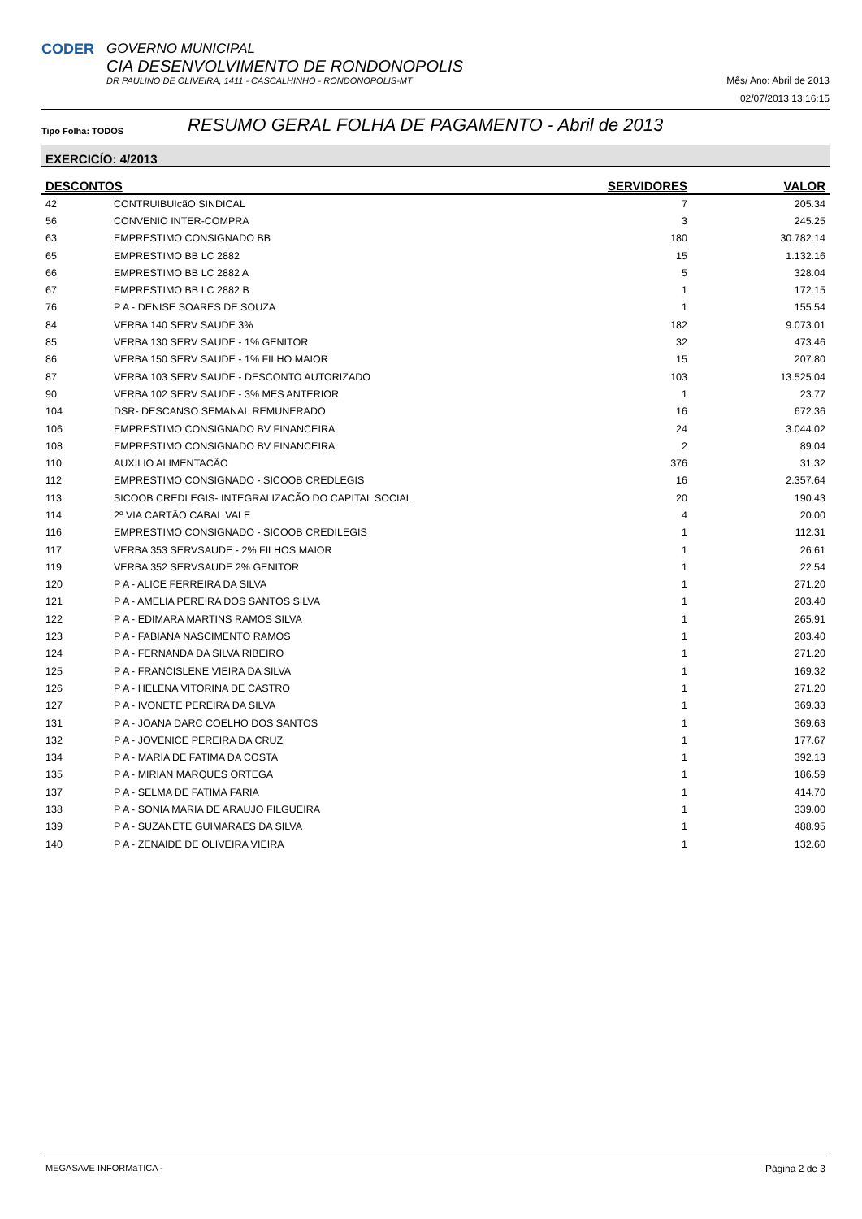CODER GOVERNO MUNICIPAL
CIA DESENVOLVIMENTO DE RONDONOPOLIS
DR PAULINO DE OLIVEIRA, 1411 - CASCALHINHO - RONDONOPOLIS-MT
Mês/ Ano: Abril de 2013
02/07/2013 13:16:15
Tipo Folha: TODOS RESUMO GERAL FOLHA DE PAGAMENTO - Abril de 2013
EXERCICÍO: 4/2013
| DESCONTOS | | SERVIDORES | VALOR |
| --- | --- | --- | --- |
| 42 | CONTRUIBUIcãO SINDICAL | 7 | 205.34 |
| 56 | CONVENIO INTER-COMPRA | 3 | 245.25 |
| 63 | EMPRESTIMO CONSIGNADO BB | 180 | 30.782.14 |
| 65 | EMPRESTIMO BB LC 2882 | 15 | 1.132.16 |
| 66 | EMPRESTIMO BB LC 2882 A | 5 | 328.04 |
| 67 | EMPRESTIMO BB LC 2882 B | 1 | 172.15 |
| 76 | P A - DENISE SOARES DE SOUZA | 1 | 155.54 |
| 84 | VERBA 140 SERV SAUDE 3% | 182 | 9.073.01 |
| 85 | VERBA 130 SERV SAUDE - 1% GENITOR | 32 | 473.46 |
| 86 | VERBA 150 SERV SAUDE - 1% FILHO MAIOR | 15 | 207.80 |
| 87 | VERBA 103 SERV SAUDE - DESCONTO AUTORIZADO | 103 | 13.525.04 |
| 90 | VERBA 102 SERV SAUDE - 3% MES ANTERIOR | 1 | 23.77 |
| 104 | DSR- DESCANSO SEMANAL REMUNERADO | 16 | 672.36 |
| 106 | EMPRESTIMO CONSIGNADO BV FINANCEIRA | 24 | 3.044.02 |
| 108 | EMPRESTIMO CONSIGNADO BV FINANCEIRA | 2 | 89.04 |
| 110 | AUXILIO ALIMENTACÃO | 376 | 31.32 |
| 112 | EMPRESTIMO CONSIGNADO - SICOOB CREDLEGIS | 16 | 2.357.64 |
| 113 | SICOOB CREDLEGIS- INTEGRALIZACÃO DO CAPITAL SOCIAL | 20 | 190.43 |
| 114 | 2º VIA CARTÃO CABAL VALE | 4 | 20.00 |
| 116 | EMPRESTIMO CONSIGNADO - SICOOB CREDILEGIS | 1 | 112.31 |
| 117 | VERBA 353 SERVSAUDE - 2% FILHOS MAIOR | 1 | 26.61 |
| 119 | VERBA 352 SERVSAUDE 2% GENITOR | 1 | 22.54 |
| 120 | P A - ALICE FERREIRA DA SILVA | 1 | 271.20 |
| 121 | P A - AMELIA PEREIRA DOS SANTOS SILVA | 1 | 203.40 |
| 122 | P A - EDIMARA MARTINS RAMOS SILVA | 1 | 265.91 |
| 123 | P A - FABIANA NASCIMENTO RAMOS | 1 | 203.40 |
| 124 | P A - FERNANDA DA SILVA RIBEIRO | 1 | 271.20 |
| 125 | P A - FRANCISLENE VIEIRA DA SILVA | 1 | 169.32 |
| 126 | P A - HELENA VITORINA DE CASTRO | 1 | 271.20 |
| 127 | P A - IVONETE PEREIRA DA SILVA | 1 | 369.33 |
| 131 | P A - JOANA DARC COELHO DOS SANTOS | 1 | 369.63 |
| 132 | P A - JOVENICE PEREIRA DA CRUZ | 1 | 177.67 |
| 134 | P A - MARIA DE FATIMA DA COSTA | 1 | 392.13 |
| 135 | P A - MIRIAN MARQUES ORTEGA | 1 | 186.59 |
| 137 | P A - SELMA DE FATIMA FARIA | 1 | 414.70 |
| 138 | P A - SONIA MARIA DE ARAUJO FILGUEIRA | 1 | 339.00 |
| 139 | P A - SUZANETE GUIMARAES DA SILVA | 1 | 488.95 |
| 140 | P A - ZENAIDE DE OLIVEIRA VIEIRA | 1 | 132.60 |
MEGASAVE INFORMáTICA - Página 2 de 3